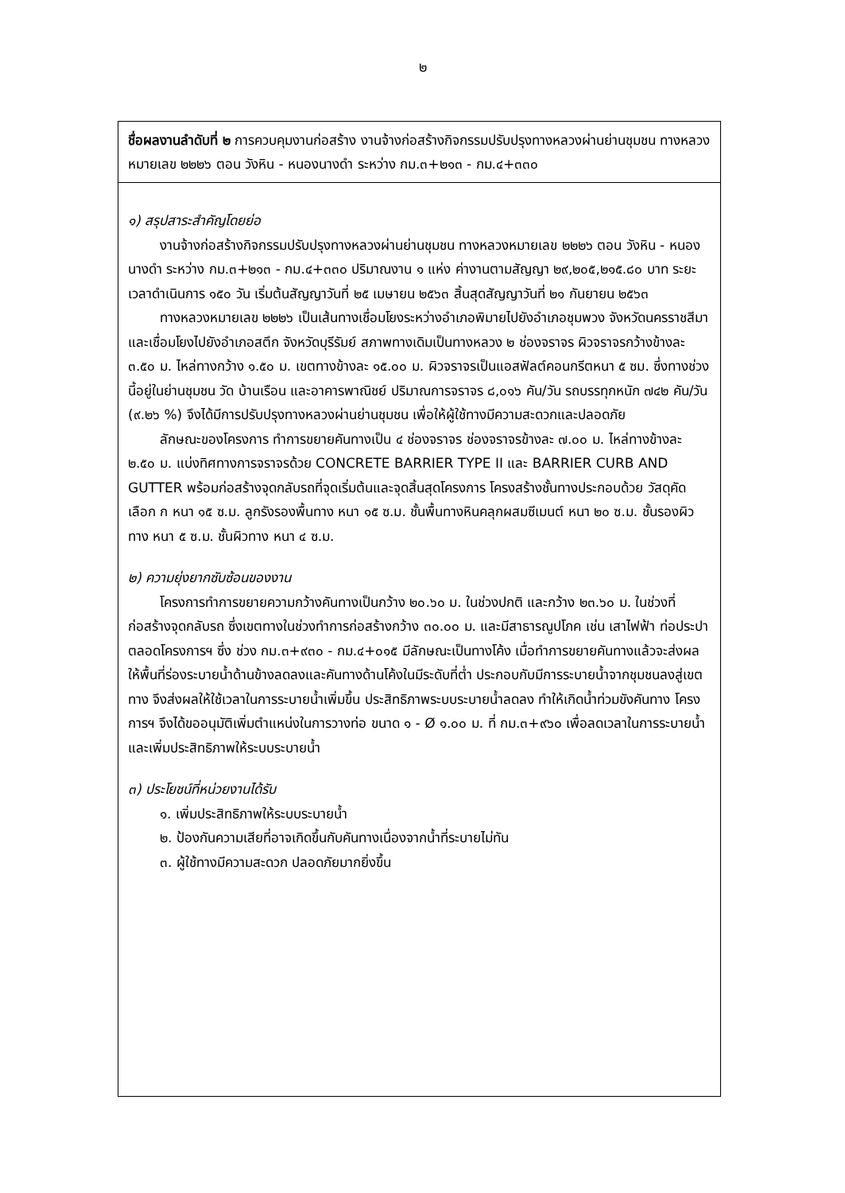๒
ชื่อผลงานลำดับที่ ๒ การควบคุมงานก่อสร้าง งานจ้างก่อสร้างกิจกรรมปรับปรุงทางหลวงผ่านย่านชุมชน ทางหลวงหมายเลข ๒๒๒๖ ตอน วังหิน - หนองนางดำ ระหว่าง กม.๓+๒๑๓ - กม.๔+๓๓๐
๑) สรุปสาระสำคัญโดยย่อ
งานจ้างก่อสร้างกิจกรรมปรับปรุงทางหลวงผ่านย่านชุมชน ทางหลวงหมายเลข ๒๒๒๖ ตอน วังหิน - หนองนางดำ ระหว่าง กม.๓+๒๑๓ - กม.๔+๓๓๐ ปริมาณงาน ๑ แห่ง ค่างานตามสัญญา ๒๙,๒๐๕,๒๑๕.๘๐ บาท ระยะเวลาดำเนินการ ๑๕๐ วัน เริ่มต้นสัญญาวันที่ ๒๕ เมษายน ๒๕๖๓ สิ้นสุดสัญญาวันที่ ๒๑ กันยายน ๒๕๖๓
ทางหลวงหมายเลข ๒๒๒๖ เป็นเส้นทางเชื่อมโยงระหว่างอำเภอพิมายไปยังอำเภอชุมพวง จังหวัดนครราชสีมาและเชื่อมโยงไปยังอำเภอสตึก จังหวัดบุรีรัมย์ สภาพทางเดิมเป็นทางหลวง ๒ ช่องจราจร ผิวจราจรกว้างข้างละ ๓.๕๐ ม. ไหล่ทางกว้าง ๑.๕๐ ม. เขตทางข้างละ ๑๕.๐๐ ม. ผิวจราจรเป็นแอสฟัลต์คอนกรีตหนา ๕ ซม. ซึ่งทางช่วงนี้อยู่ในย่านชุมชน วัด บ้านเรือน และอาคารพาณิชย์ ปริมาณการจราจร ๘,๐๑๖ คัน/วัน รถบรรทุกหนัก ๗๔๒ คัน/วัน (๙.๒๖ %) จึงได้มีการปรับปรุงทางหลวงผ่านย่านชุมชน เพื่อให้ผู้ใช้ทางมีความสะดวกและปลอดภัย
ลักษณะของโครงการ ทำการขยายคันทางเป็น ๔ ช่องจราจร ช่องจราจรข้างละ ๗.๐๐ ม. ไหล่ทางข้างละ ๒.๕๐ ม. แบ่งทิศทางการจราจรด้วย CONCRETE BARRIER TYPE II และ BARRIER CURB AND GUTTER พร้อมก่อสร้างจุดกลับรถที่จุดเริ่มต้นและจุดสิ้นสุดโครงการ โครงสร้างชั้นทางประกอบด้วย วัสดุคัดเลือก ก หนา ๑๕ ซ.ม. ลูกรังรองพื้นทาง หนา ๑๕ ซ.ม. ชั้นพื้นทางหินคลุกผสมซีเมนต์ หนา ๒๐ ซ.ม. ชั้นรองผิวทาง หนา ๕ ซ.ม. ชั้นผิวทาง หนา ๔ ซ.ม.
๒) ความยุ่งยากซับซ้อนของงาน
โครงการทำการขยายความกว้างคันทางเป็นกว้าง ๒๐.๖๐ ม. ในช่วงปกติ และกว้าง ๒๓.๖๐ ม. ในช่วงที่ก่อสร้างจุดกลับรถ ซึ่งเขตทางในช่วงทำการก่อสร้างกว้าง ๓๐.๐๐ ม. และมีสาธารณูปโภค เช่น เสาไฟฟ้า ท่อประปาตลอดโครงการฯ ซึ่ง ช่วง กม.๓+๙๓๐ - กม.๔+๐๑๕ มีลักษณะเป็นทางโค้ง เมื่อทำการขยายคันทางแล้วจะส่งผลให้พื้นที่ร่องระบายน้ำด้านข้างลดลงและคันทางด้านโค้งในมีระดับที่ต่ำ ประกอบกับมีการระบายน้ำจากชุมชนลงสู่เขตทาง จึงส่งผลให้ใช้เวลาในการระบายน้ำเพิ่มขึ้น ประสิทธิภาพระบบระบายน้ำลดลง ทำให้เกิดน้ำท่วมขังคันทาง โครงการฯ จึงได้ขออนุมัติเพิ่มตำแหน่งในการวางท่อ ขนาด ๑ - Ø ๑.๐๐ ม. ที่ กม.๓+๙๖๐ เพื่อลดเวลาในการระบายน้ำและเพิ่มประสิทธิภาพให้ระบบระบายน้ำ
๓) ประโยชน์ที่หน่วยงานได้รับ
๑. เพิ่มประสิทธิภาพให้ระบบระบายน้ำ
๒. ป้องกันความเสียที่อาจเกิดขึ้นกับคันทางเนื่องจากน้ำที่ระบายไม่ทัน
๓. ผู้ใช้ทางมีความสะดวก ปลอดภัยมากยิ่งขึ้น